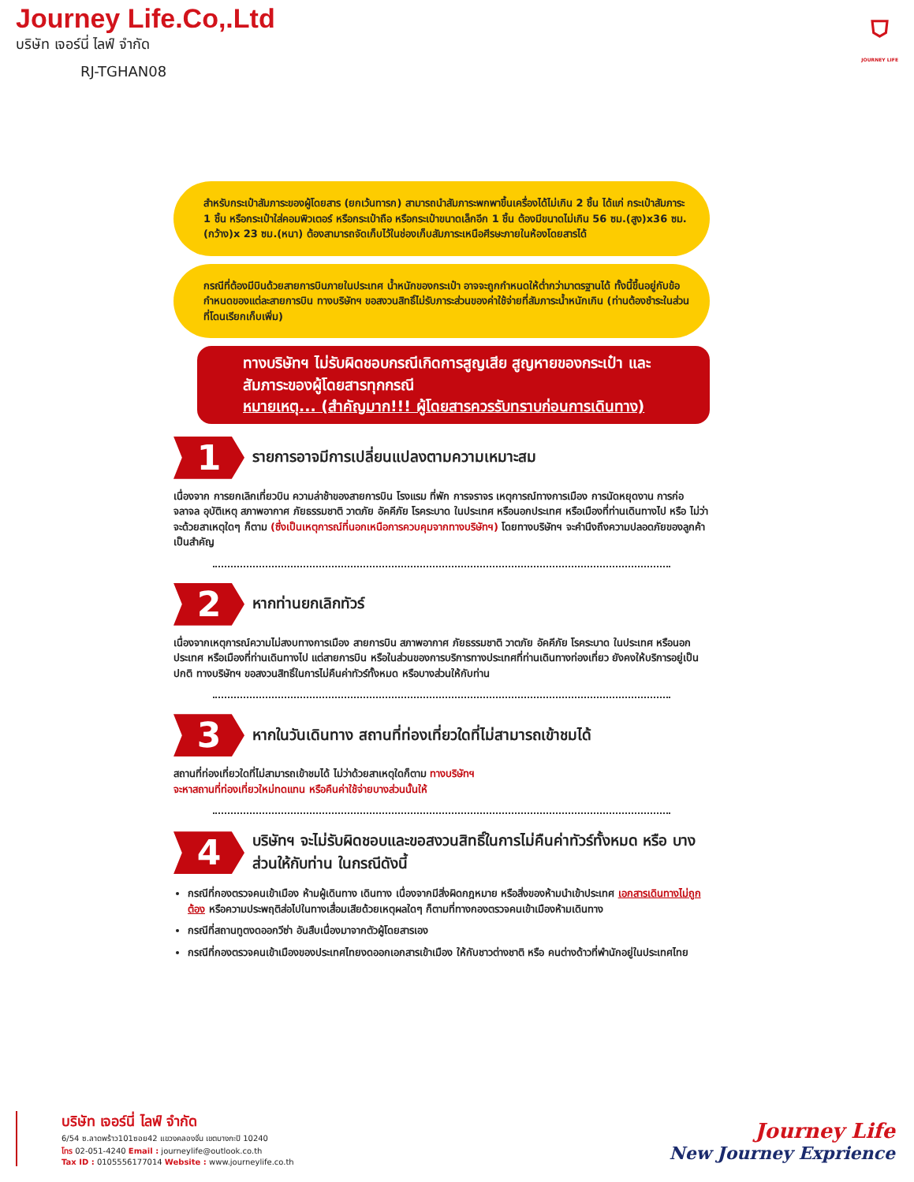Journey Life.Co,.Ltd
บริษัท เจอร์นี่ ไลฟ์ จำกัด
RJ-TGHAN08
⛉
JOURNEY LIFE
สำหรับกระเป๋าสัมภาระของผู้โดยสาร (ยกเว้นทารก) สามารถนำสัมภาระพกพาขึ้นเครื่องได้ไม่เกิน 2 ชิ้น ได้แก่ กระเป๋าสัมภาระ 1 ชิ้น หรือกระเป๋าใส่คอมพิวเตอร์ หรือกระเป๋าถือ หรือกระเป๋าขนาดเล็กอีก 1 ชิ้น ต้องมีขนาดไม่เกิน 56 ซม.(สูง)x36 ซม.(กว้าง)x 23 ซม.(หนา) ต้องสามารถจัดเก็บไว้ในช่องเก็บสัมภาระเหนือศีรษะภายในห้องโดยสารได้
กรณีที่ต้องมีบินด้วยสายการบินภายในประเทศ น้ำหนักของกระเป๋า อาจจะถูกกำหนดให้ต่ำกว่ามาตรฐานได้ ทั้งนี้ขึ้นอยู่กับข้อกำหนดของแต่ละสายการบิน ทางบริษัทฯ ขอสงวนสิทธิ์ไม่รับภาระส่วนของค่าใช้จ่ายที่สัมภาระน้ำหนักเกิน (ท่านต้องชำระในส่วนที่โดนเรียกเก็บเพิ่ม)
ทางบริษัทฯ ไม่รับผิดชอบกรณีเกิดการสูญเสีย สูญหายของกระเป๋า และ สัมภาระของผู้โดยสารทุกกรณี
หมายเหตุ... (สำคัญมาก!!! ผู้โดยสารควรรับทราบก่อนการเดินทาง)
1
รายการอาจมีการเปลี่ยนแปลงตามความเหมาะสม
เนื่องจาก การยกเลิกเที่ยวบิน ความล่าช้าของสายการบิน โรงแรม ที่พัก การจราจร เหตุการณ์ทางการเมือง การนัดหยุดงาน การก่อจลาจล อุบัติเหตุ สภาพอากาศ ภัยธรรมชาติ วาตภัย อัคคีภัย โรคระบาด ในประเทศ หรือนอกประเทศ หรือเมืองที่ท่านเดินทางไป หรือ ไม่ว่าจะด้วยสาเหตุใดๆ ก็ตาม (ซึ่งเป็นเหตุการณ์ที่นอกเหนือการควบคุมจากทางบริษัทฯ) โดยทางบริษัทฯ จะคำนึงถึงความปลอดภัยของลูกค้าเป็นสำคัญ
2
หากท่านยกเลิกทัวร์
เนื่องจากเหตุการณ์ความไม่สงบทางการเมือง สายการบิน สภาพอากาศ ภัยธรรมชาติ วาตภัย อัคคีภัย โรคระบาด ในประเทศ หรือนอกประเทศ หรือเมืองที่ท่านเดินทางไป แต่สายการบิน หรือในส่วนของการบริการทางประเทศที่ท่านเดินทางท่องเที่ยว ยังคงให้บริการอยู่เป็นปกติ ทางบริษัทฯ ขอสงวนสิทธิ์ในการไม่คืนค่าทัวร์ทั้งหมด หรือบางส่วนให้กับท่าน
3
หากในวันเดินทาง สถานที่ท่องเที่ยวใดที่ไม่สามารถเข้าชมได้
สถานที่ท่องเที่ยวใดที่ไม่สามารถเข้าชมได้ ไม่ว่าด้วยสาเหตุใดก็ตาม ทางบริษัทฯ
จะหาสถานที่ท่องเที่ยวใหม่ทดแทน หรือคืนค่าใช้จ่ายบางส่วนนั้นให้
4
บริษัทฯ จะไม่รับผิดชอบและขอสงวนสิทธิ์ในการไม่คืนค่าทัวร์ทั้งหมด หรือ บางส่วนให้กับท่าน ในกรณีดังนี้
กรณีที่กองตรวจคนเข้าเมือง ห้ามผู้เดินทาง เดินทาง เนื่องจากมีสิ่งผิดกฎหมาย หรือสิ่งของห้ามนำเข้าประเทศ เอกสารเดินทางไม่ถูกต้อง หรือความประพฤติส่อไปในทางเสื่อมเสียด้วยเหตุผลใดๆ ก็ตามที่ทางกองตรวจคนเข้าเมืองห้ามเดินทาง
กรณีที่สถานทูตงดออกวีซ่า อันสืบเนื่องมาจากตัวผู้โดยสารเอง
กรณีที่กองตรวจคนเข้าเมืองของประเทศไทยงดออกเอกสารเข้าเมือง ให้กับชาวต่างชาติ หรือ คนต่างด้าวที่พำนักอยู่ในประเทศไทย
บริษัท เจอร์นี่ ไลฟ์ จำกัด
6/54 ซ.ลาดพร้าว101ซอย42 แขวงคลองจั่น เขตบางกะปิ 10240
โทร 02-051-4240 Email : journeylife@outlook.co.th
Tax ID : 0105556177014 Website : www.journeylife.co.th
Journey Life
New Journey Exprience